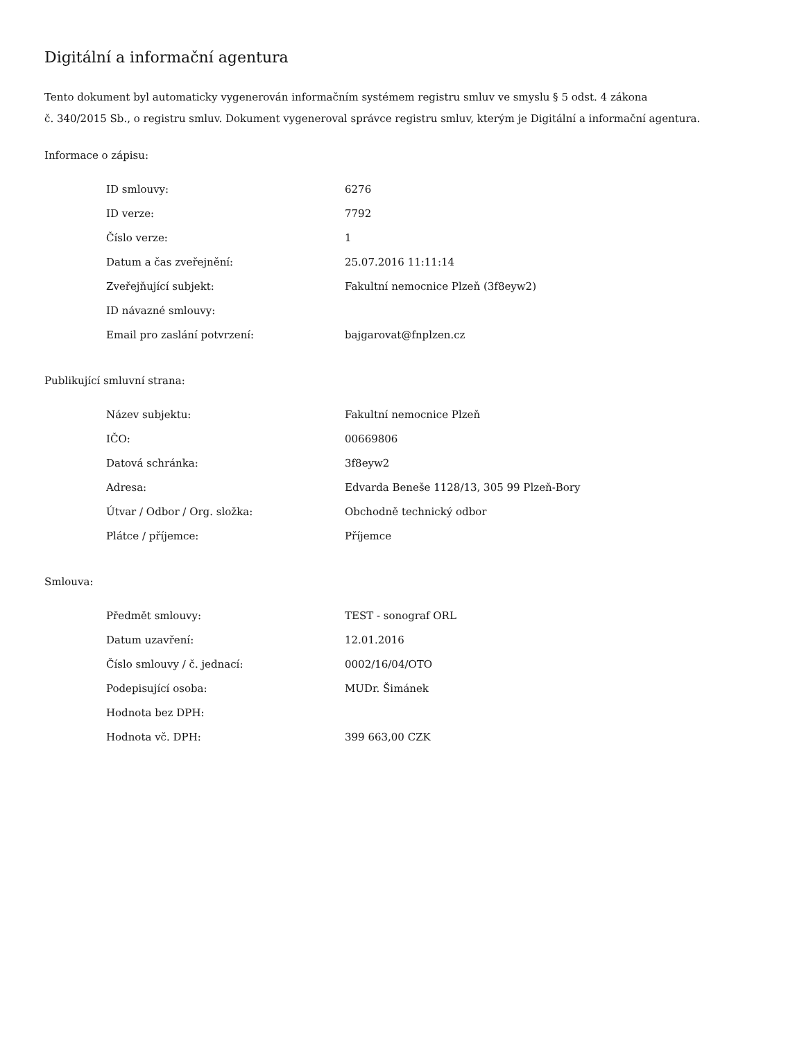Digitální a informační agentura
Tento dokument byl automaticky vygenerován informačním systémem registru smluv ve smyslu § 5 odst. 4 zákona
č. 340/2015 Sb., o registru smluv. Dokument vygeneroval správce registru smluv, kterým je Digitální a informační agentura.
Informace o zápisu:
| ID smlouvy: | 6276 |
| ID verze: | 7792 |
| Číslo verze: | 1 |
| Datum a čas zveřejnění: | 25.07.2016 11:11:14 |
| Zveřejňující subjekt: | Fakultní nemocnice Plzeň (3f8eyw2) |
| ID návazné smlouvy: | |
| Email pro zaslání potvrzení: | bajgarovat@fnplzen.cz |
Publikující smluvní strana:
| Název subjektu: | Fakultní nemocnice Plzeň |
| IČO: | 00669806 |
| Datová schránka: | 3f8eyw2 |
| Adresa: | Edvarda Beneše 1128/13, 305 99 Plzeň-Bory |
| Útvar / Odbor / Org. složka: | Obchodně technický odbor |
| Plátce / příjemce: | Příjemce |
Smlouva:
| Předmět smlouvy: | TEST - sonograf ORL |
| Datum uzavření: | 12.01.2016 |
| Číslo smlouvy / č. jednací: | 0002/16/04/OTO |
| Podepisující osoba: | MUDr. Šimánek |
| Hodnota bez DPH: | |
| Hodnota vč. DPH: | 399 663,00 CZK |